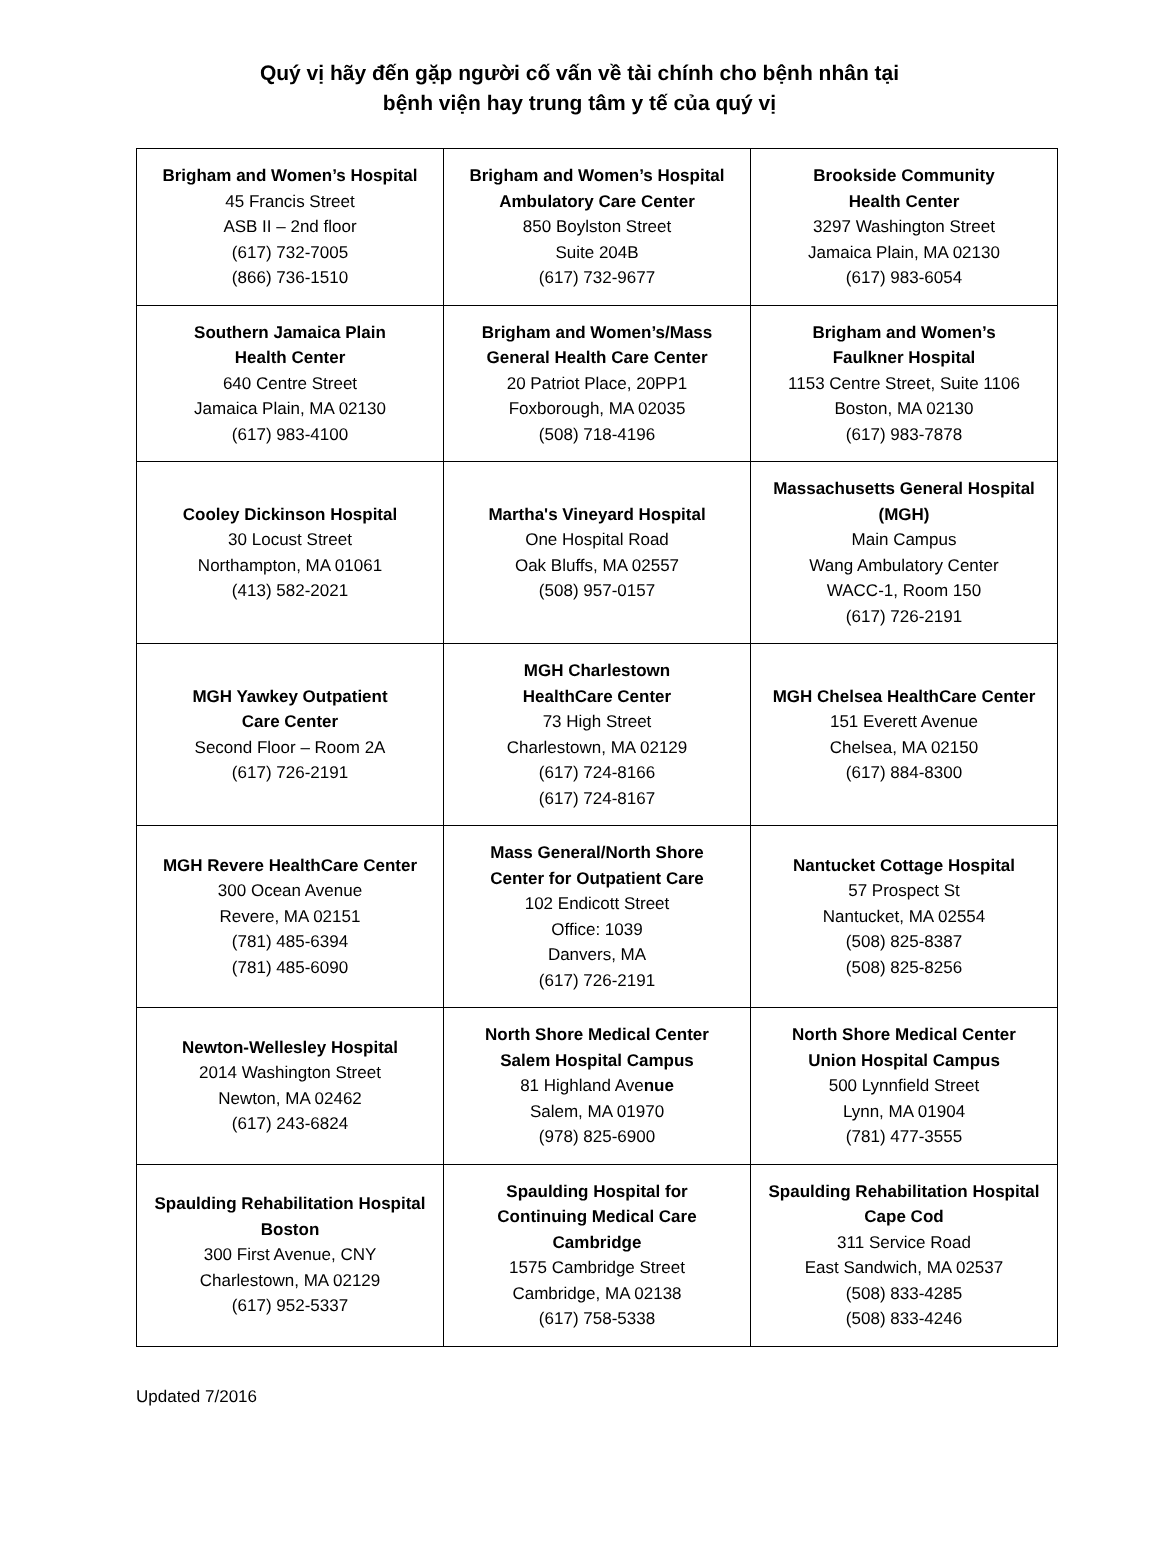Quý vị hãy đến gặp người cố vấn về tài chính cho bệnh nhân tại
bệnh viện hay trung tâm y tế của quý vị
| Brigham and Women’s Hospital 45 Francis Street ASB II – 2nd floor (617) 732-7005 (866) 736-1510 | Brigham and Women’s Hospital Ambulatory Care Center 850 Boylston Street Suite 204B (617) 732-9677 | Brookside Community Health Center 3297 Washington Street Jamaica Plain, MA 02130 (617) 983-6054 |
| Southern Jamaica Plain Health Center 640 Centre Street Jamaica Plain, MA 02130 (617) 983-4100 | Brigham and Women’s/Mass General Health Care Center 20 Patriot Place, 20PP1 Foxborough, MA 02035 (508) 718-4196 | Brigham and Women’s Faulkner Hospital 1153 Centre Street, Suite 1106 Boston, MA 02130 (617) 983-7878 |
| Cooley Dickinson Hospital 30 Locust Street Northampton, MA 01061 (413) 582-2021 | Martha's Vineyard Hospital One Hospital Road Oak Bluffs, MA 02557 (508) 957-0157 | Massachusetts General Hospital (MGH) Main Campus Wang Ambulatory Center WACC-1, Room 150 (617) 726-2191 |
| MGH Yawkey Outpatient Care Center Second Floor – Room 2A (617) 726-2191 | MGH Charlestown HealthCare Center 73 High Street Charlestown, MA 02129 (617) 724-8166 (617) 724-8167 | MGH Chelsea HealthCare Center 151 Everett Avenue Chelsea, MA 02150 (617) 884-8300 |
| MGH Revere HealthCare Center 300 Ocean Avenue Revere, MA 02151 (781) 485-6394 (781) 485-6090 | Mass General/North Shore Center for Outpatient Care 102 Endicott Street Office: 1039 Danvers, MA (617) 726-2191 | Nantucket Cottage Hospital 57 Prospect St Nantucket, MA 02554 (508) 825-8387 (508) 825-8256 |
| Newton-Wellesley Hospital 2014 Washington Street Newton, MA 02462 (617) 243-6824 | North Shore Medical Center Salem Hospital Campus 81 Highland Ave nue Salem, MA 01970 (978) 825-6900 | North Shore Medical Center Union Hospital Campus 500 Lynnfield Street Lynn, MA 01904 (781) 477-3555 |
| Spaulding Rehabilitation Hospital Boston 300 First Avenue, CNY Charlestown, MA 02129 (617) 952-5337 | Spaulding Hospital for Continuing Medical Care Cambridge 1575 Cambridge Street Cambridge, MA 02138 (617) 758-5338 | Spaulding Rehabilitation Hospital Cape Cod 311 Service Road East Sandwich, MA 02537 (508) 833-4285 (508) 833-4246 |
Updated 7/2016